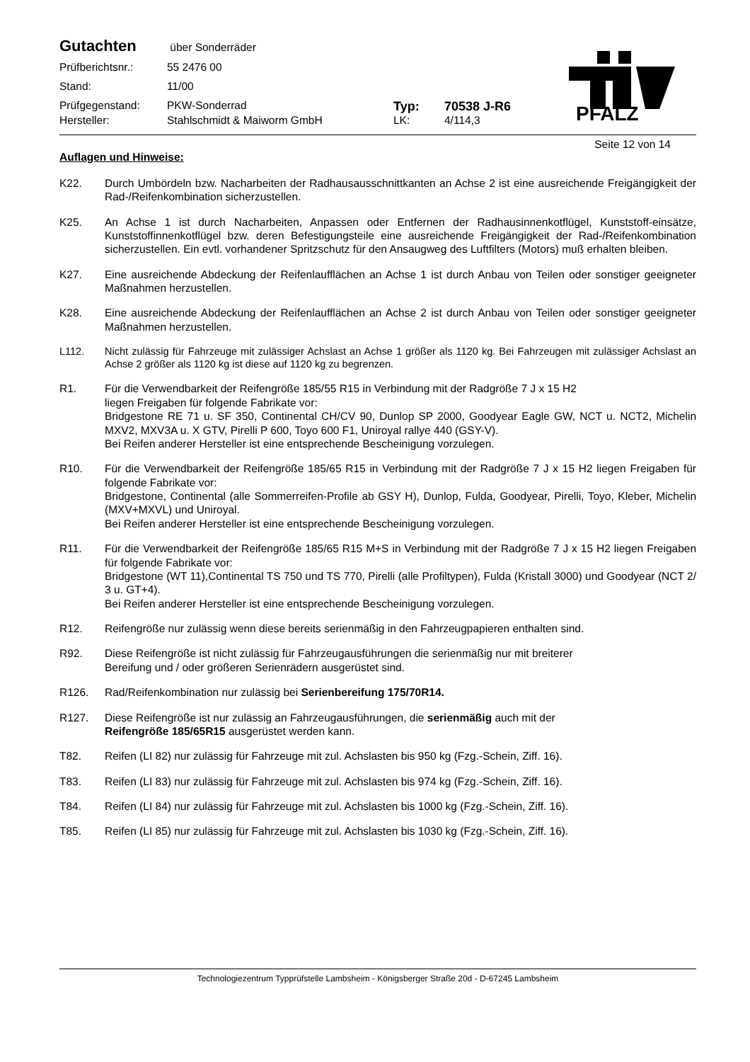Gutachten
über Sonderräder
Prüfberichtsnr.: 55 2476 00
Stand: 11/00
Prüfgegenstand: PKW-Sonderrad Typ: 70538 J-R6
Hersteller: Stahlschmidt & Maiworm GmbH LK: 4/114,3
PFALZ
Seite 12 von 14
Auflagen und Hinweise:
K22. Durch Umbördeln bzw. Nacharbeiten der Radhausausschnittkanten an Achse 2 ist eine ausreichende Freigängigkeit der Rad-/Reifenkombination sicherzustellen.
K25. An Achse 1 ist durch Nacharbeiten, Anpassen oder Entfernen der Radhausinnenkotflügel, Kunststoff-einsätze, Kunststoffinnenkotflügel bzw. deren Befestigungsteile eine ausreichende Freigängigkeit der Rad-/Reifenkombination sicherzustellen. Ein evtl. vorhandener Spritzschutz für den Ansaugweg des Luftfilters (Motors) muß erhalten bleiben.
K27. Eine ausreichende Abdeckung der Reifenlaufflächen an Achse 1 ist durch Anbau von Teilen oder sonstiger geeigneter Maßnahmen herzustellen.
K28. Eine ausreichende Abdeckung der Reifenlaufflächen an Achse 2 ist durch Anbau von Teilen oder sonstiger geeigneter Maßnahmen herzustellen.
L112. Nicht zulässig für Fahrzeuge mit zulässiger Achslast an Achse 1 größer als 1120 kg. Bei Fahrzeugen mit zulässiger Achslast an Achse 2 größer als 1120 kg ist diese auf 1120 kg zu begrenzen.
R1. Für die Verwendbarkeit der Reifengröße 185/55 R15 in Verbindung mit der Radgröße 7 J x 15 H2
liegen Freigaben für folgende Fabrikate vor:
Bridgestone RE 71 u. SF 350, Continental CH/CV 90, Dunlop SP 2000, Goodyear Eagle GW, NCT u. NCT2, Michelin MXV2, MXV3A u. X GTV, Pirelli P 600, Toyo 600 F1, Uniroyal rallye 440 (GSY-V).
Bei Reifen anderer Hersteller ist eine entsprechende Bescheinigung vorzulegen.
R10. Für die Verwendbarkeit der Reifengröße 185/65 R15 in Verbindung mit der Radgröße 7 J x 15 H2 liegen Freigaben für folgende Fabrikate vor:
Bridgestone, Continental (alle Sommerreifen-Profile ab GSY H), Dunlop, Fulda, Goodyear, Pirelli, Toyo, Kleber, Michelin (MXV+MXVL) und Uniroyal.
Bei Reifen anderer Hersteller ist eine entsprechende Bescheinigung vorzulegen.
R11. Für die Verwendbarkeit der Reifengröße 185/65 R15 M+S in Verbindung mit der Radgröße 7 J x 15 H2 liegen Freigaben für folgende Fabrikate vor:
Bridgestone (WT 11),Continental TS 750 und TS 770, Pirelli (alle Profiltypen), Fulda (Kristall 3000) und Goodyear (NCT 2/ 3 u. GT+4).
Bei Reifen anderer Hersteller ist eine entsprechende Bescheinigung vorzulegen.
R12. Reifengröße nur zulässig wenn diese bereits serienmäßig in den Fahrzeugpapieren enthalten sind.
R92. Diese Reifengröße ist nicht zulässig für Fahrzeugausführungen die serienmäßig nur mit breiterer
Bereifung und / oder größeren Serienrädern ausgerüstet sind.
R126. Rad/Reifenkombination nur zulässig bei Serienbereifung 175/70R14.
R127. Diese Reifengröße ist nur zulässig an Fahrzeugausführungen, die serienmäßig auch mit der
Reifengröße 185/65R15 ausgerüstet werden kann.
T82. Reifen (LI 82) nur zulässig für Fahrzeuge mit zul. Achslasten bis 950 kg (Fzg.-Schein, Ziff. 16).
T83. Reifen (LI 83) nur zulässig für Fahrzeuge mit zul. Achslasten bis 974 kg (Fzg.-Schein, Ziff. 16).
T84. Reifen (LI 84) nur zulässig für Fahrzeuge mit zul. Achslasten bis 1000 kg (Fzg.-Schein, Ziff. 16).
T85. Reifen (LI 85) nur zulässig für Fahrzeuge mit zul. Achslasten bis 1030 kg (Fzg.-Schein, Ziff. 16).
Technologiezentrum Typprüfstelle Lambsheim - Königsberger Straße 20d - D-67245 Lambsheim